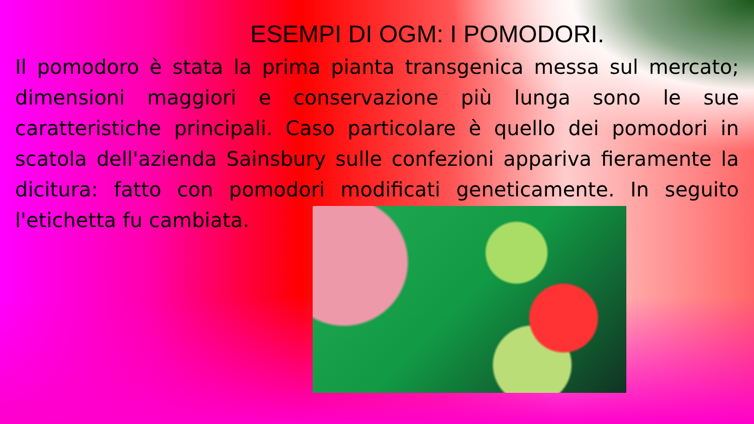ESEMPI DI OGM: I POMODORI.
Il pomodoro è stata la prima pianta transgenica messa sul mercato; dimensioni maggiori e conservazione più lunga sono le sue caratteristiche principali. Caso particolare è quello dei pomodori in scatola dell'azienda Sainsbury sulle confezioni appariva fieramente la dicitura: fatto con pomodori modificati geneticamente. In seguito l'etichetta fu cambiata.